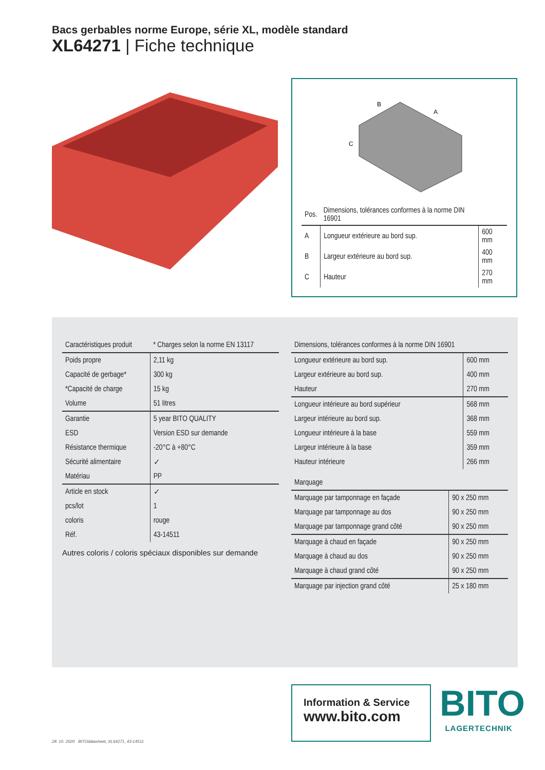Bacs gerbables norme Europe, série XL, modèle standard
XL64271 | Fiche technique
B
A
C
| Pos. | Dimensions, tolérances conformes à la norme DIN 16901 | |
| --- | --- | --- |
| A | Longueur extérieure au bord sup. | 600 mm |
| B | Largeur extérieure au bord sup. | 400 mm |
| C | Hauteur | 270 mm |
| Caractéristiques produit | * Charges selon la norme EN 13117 |
| --- | --- |
| Poids propre | 2,11 kg |
| Capacité de gerbage* | 300 kg |
| *Capacité de charge | 15 kg |
| Volume | 51 litres |
| Garantie | 5 year BITO QUALITY |
| ESD | Version ESD sur demande |
| Résistance thermique | -20°C à +80°C |
| Sécurité alimentaire | ✓ |
| Matériau | PP |
| Article en stock | ✓ |
| pcs/lot | 1 |
| coloris | rouge |
| Réf. | 43-14511 |
Autres coloris / coloris spéciaux disponibles sur demande
| Dimensions, tolérances conformes à la norme DIN 16901 | |
| --- | --- |
| Longueur extérieure au bord sup. | 600 mm |
| Largeur extérieure au bord sup. | 400 mm |
| Hauteur | 270 mm |
| Longueur intérieure au bord supérieur | 568 mm |
| Largeur intérieure au bord sup. | 368 mm |
| Longueur intérieure à la base | 559 mm |
| Largeur intérieure à la base | 359 mm |
| Hauteur intérieure | 266 mm |
| Marquage | |
| --- | --- |
| Marquage par tamponnage en façade | 90 x 250 mm |
| Marquage par tamponnage au dos | 90 x 250 mm |
| Marquage par tamponnage grand côté | 90 x 250 mm |
| Marquage à chaud en façade | 90 x 250 mm |
| Marquage à chaud au dos | 90 x 250 mm |
| Marquage à chaud grand côté | 90 x 250 mm |
| Marquage par injection grand côté | 25 x 180 mm |
Information & Service
www.bito.com
BITO
LAGERTECHNIK
28. 10. 2020 BITOdatasheet_XL64271_43-14511